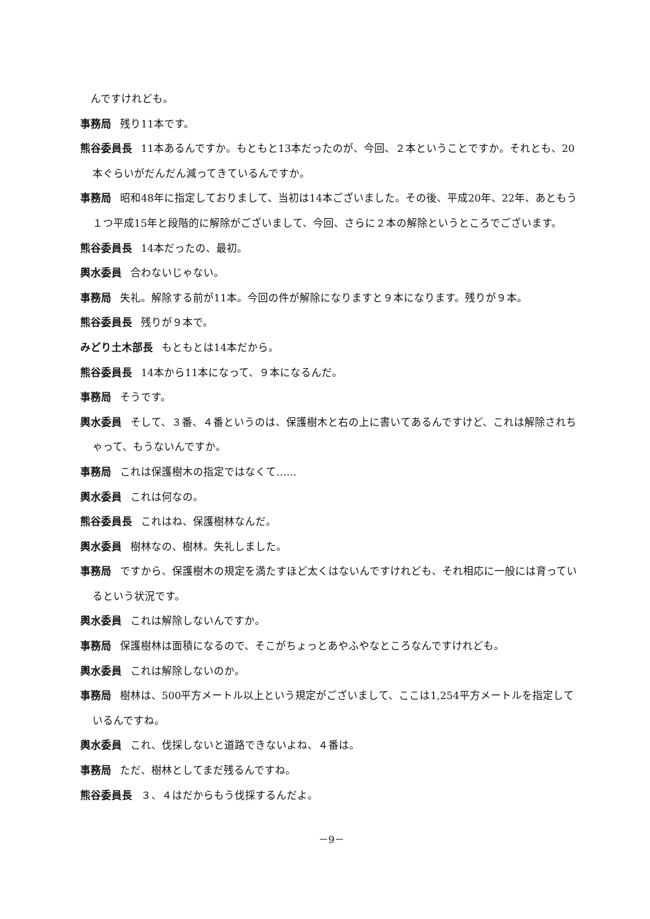んですけれども。
事務局 残り11本です。
熊谷委員長 11本あるんですか。もともと13本だったのが、今回、２本ということですか。それとも、20本ぐらいがだんだん減ってきているんですか。
事務局 昭和48年に指定しておりまして、当初は14本ございました。その後、平成20年、22年、あともう１つ平成15年と段階的に解除がございまして、今回、さらに２本の解除というところでございます。
熊谷委員長 14本だったの、最初。
輿水委員 合わないじゃない。
事務局 失礼。解除する前が11本。今回の件が解除になりますと９本になります。残りが９本。
熊谷委員長 残りが９本で。
みどり土木部長 もともとは14本だから。
熊谷委員長 14本から11本になって、９本になるんだ。
事務局 そうです。
輿水委員 そして、３番、４番というのは、保護樹木と右の上に書いてあるんですけど、これは解除されちゃって、もうないんですか。
事務局 これは保護樹木の指定ではなくて……
輿水委員 これは何なの。
熊谷委員長 これはね、保護樹林なんだ。
輿水委員 樹林なの、樹林。失礼しました。
事務局 ですから、保護樹木の規定を満たすほど太くはないんですけれども、それ相応に一般には育っているという状況です。
輿水委員 これは解除しないんですか。
事務局 保護樹林は面積になるので、そこがちょっとあやふやなところなんですけれども。
輿水委員 これは解除しないのか。
事務局 樹林は、500平方メートル以上という規定がございまして、ここは1,254平方メートルを指定しているんですね。
輿水委員 これ、伐採しないと道路できないよね、４番は。
事務局 ただ、樹林としてまだ残るんですね。
熊谷委員長 ３、４はだからもう伐採するんだよ。
－9－